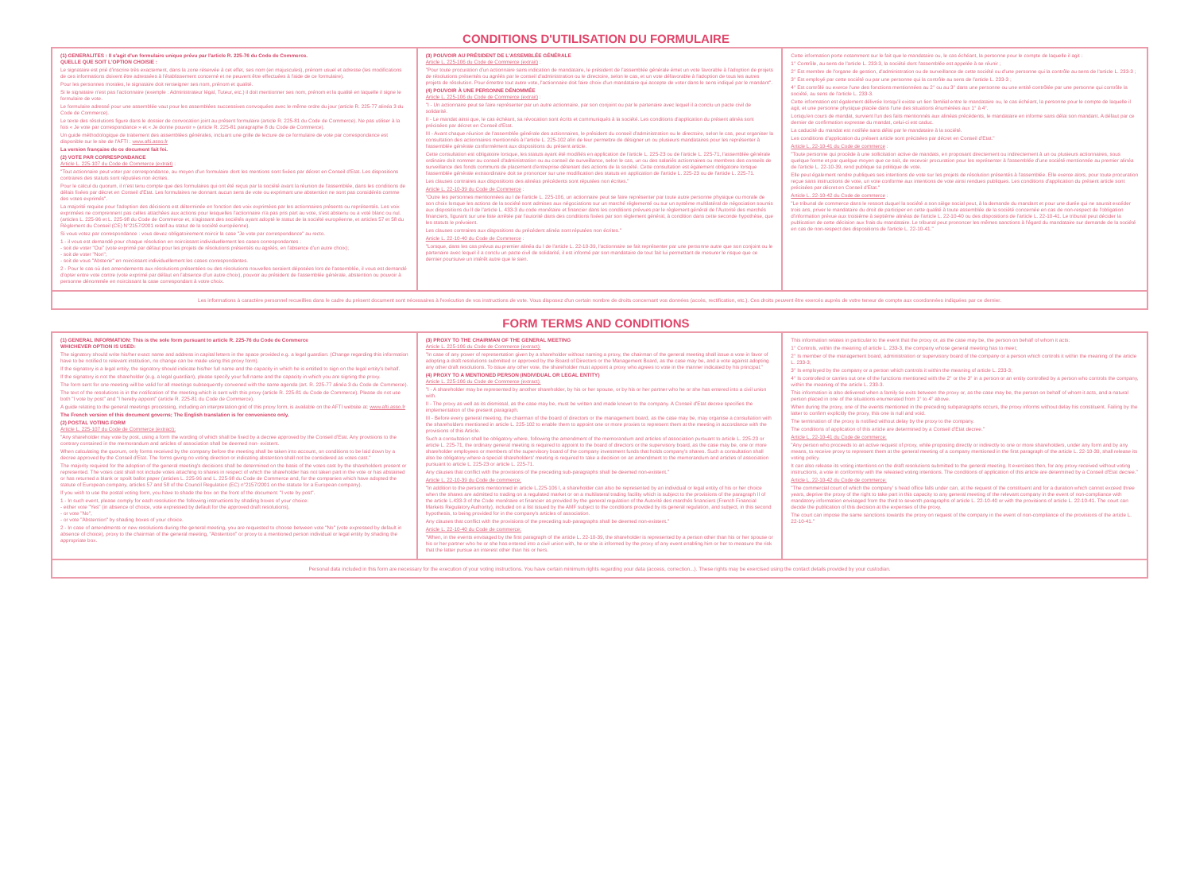CONDITIONS D'UTILISATION DU FORMULAIRE
(1) GENERALITES : Il s'agit d'un formulaire unique prévu par l'article R. 225-76 du Code de Commerce.
QUELLE QUE SOIT L'OPTION CHOISIE :
Le signataire est prié d'inscrire très exactement, dans la zone réservée à cet effet, ses nom (en majuscules), prénom usuel et adresse (les modifications de ces informations doivent être adressées à l'établissement concerné et ne peuvent être effectuées à l'aide de ce formulaire).
Pour les personnes morales, le signataire doit renseigner ses nom, prénom et qualité.
Si le signataire n'est pas l'actionnaire (exemple : Administrateur légal, Tuteur, etc.) il doit mentionner ses nom, prénom et la qualité en laquelle il signe le formulaire de vote.
Le formulaire adressé pour une assemblée vaut pour les assemblées successives convoquées avec le même ordre du jour (article R. 225-77 alinéa 3 du Code de Commerce).
Le texte des résolutions figure dans le dossier de convocation joint au présent formulaire (article R. 225-81 du Code de Commerce). Ne pas utiliser à la fois « Je vote par correspondance » et « Je donne pouvoir » (article R. 225-81 paragraphe 8 du Code de Commerce).
Un guide méthodologique de traitement des assemblées générales, incluant une grille de lecture de ce formulaire de vote par correspondance est disponible sur le site de l'AFTI : www.afti.asso.fr
La version française de ce document fait foi.
(2) VOTE PAR CORRESPONDANCE
Article L. 225-107 du Code de Commerce (extrait) :
"Tout actionnaire peut voter par correspondance, au moyen d'un formulaire dont les mentions sont fixées par décret en Conseil d'Etat. Les dispositions contraires des statuts sont réputées non écrites.
Pour le calcul du quorum, il n'est tenu compte que des formulaires qui ont été reçus par la société avant la réunion de l'assemblée, dans les conditions de délais fixées par décret en Conseil d'Etat. Les formulaires ne donnant aucun sens de vote ou exprimant une abstention ne sont pas considérés comme des votes exprimés".
La majorité requise pour l'adoption des décisions est déterminée en fonction des voix exprimées par les actionnaires présents ou représentés. Les voix exprimées ne comprennent pas celles attachées aux actions pour lesquelles l'actionnaire n'a pas pris part au vote, s'est abstenu ou a voté blanc ou nul. (articles L. 225-96 et L. 225-98 du Code de Commerce et, s'agissant des sociétés ayant adopté le statut de la société européenne, et articles 57 et 58 du Règlement du Conseil (CE) N°2157/2001 relatif au statut de la société européenne).
Si vous votez par correspondance : vous devez obligatoirement noircir la case "Je vote par correspondance" au recto.
1 - il vous est demandé pour chaque résolution en noircissant individuellement les cases correspondantes :
- soit de voter "Oui" (vote exprimé par défaut pour les projets de résolutions présentés ou agréés, en l'absence d'un autre choix);
- soit de voter "Non";
- soit de vous "Abstenir" en noircissant individuellement les cases correspondantes.
2 - Pour le cas où des amendements aux résolutions présentées ou des résolutions nouvelles seraient déposées lors de l'assemblée, il vous est demandé d'opter entre vote contre (vote exprimé par défaut en l'absence d'un autre choix), pouvoir au président de l'assemblée générale, abstention ou pouvoir à personne dénommée en noircissant la case correspondant à votre choix.
(3) POUVOIR AU PRÉSIDENT DE L'ASSEMBLÉE GÉNÉRALE
Article L. 225-106 du Code de Commerce (extrait) :
"Pour toute procuration d'un actionnaire sans indication de mandataire, le président de l'assemblée générale émet un vote favorable à l'adoption de projets de résolutions présentés ou agréés par le conseil d'administration ou le directoire, selon le cas, et un vote défavorable à l'adoption de tous les autres projets de résolution. Pour émettre tout autre vote, l'actionnaire doit faire choix d'un mandataire qui accepte de voter dans le sens indiqué par le mandant".
(4) POUVOIR À UNE PERSONNE DÉNOMMÉE
Article L. 225-106 du Code de Commerce (extrait) :
"I - Un actionnaire peut se faire représenter par un autre actionnaire, par son conjoint ou par le partenaire avec lequel il a conclu un pacte civil de solidarité.
II - Le mandat ainsi que, le cas échéant, sa révocation sont écrits et communiqués à la société. Les conditions d'application du présent alinéa sont précisées par décret en Conseil d'Etat.
III - Avant chaque réunion de l'assemblée générale des actionnaires, le président du conseil d'administration ou le directoire, selon le cas, peut organiser la consultation des actionnaires mentionnés à l'article L. 225-102 afin de leur permettre de désigner un ou plusieurs mandataires pour les représenter à l'assemblée générale conformément aux dispositions du présent article.
Cette consultation est obligatoire lorsque, les statuts ayant été modifiés en application de l'article L. 225-23 ou de l'article L. 225-71, l'assemblée générale ordinaire doit nommer au conseil d'administration ou au conseil de surveillance, selon le cas, un ou des salariés actionnaires ou membres des conseils de surveillance des fonds communs de placement d'entreprise détenant des actions de la société. Cette consultation est également obligatoire lorsque l'assemblée générale extraordinaire doit se prononcer sur une modification des statuts en application de l'article L. 225-23 ou de l'article L. 225-71.
Les clauses contraires aux dispositions des alinéas précédents sont réputées non écrites."
Article L. 22-10-39 du Code de Commerce :
"Outre les personnes mentionnées au I de l'article L. 225-106, un actionnaire peut se faire représenter par toute autre personne physique ou morale de son choix lorsque les actions de la société sont admises aux négociations sur un marché réglementé ou sur un système multilatéral de négociation soumis aux dispositions du II de l'article L. 433-3 du code monétaire et financier dans les conditions prévues par le règlement général de l'Autorité des marchés financiers, figurant sur une liste arrêtée par l'autorité dans des conditions fixées par son règlement général, à condition dans cette seconde hypothèse, que les statuts le prévoient.
Les clauses contraires aux dispositions du précédent alinéa sont réputées non écrites."
Article L. 22-10-40 du Code de Commerce :
"Lorsque, dans les cas prévus au premier alinéa du I de l'article L. 22-10-39, l'actionnaire se fait représenter par une personne autre que son conjoint ou le partenaire avec lequel il a conclu un pacte civil de solidarité, il est informé par son mandataire de tout fait lui permettant de mesurer le risque que ce dernier poursuive un intérêt autre que le sien.
Cette information porte notamment sur le fait que le mandataire ou, le cas échéant, la personne pour le compte de laquelle il agit :
1° Contrôle, au sens de l'article L. 233-3, la société dont l'assemblée est appelée à se réunir ;
2° Est membre de l'organe de gestion, d'administration ou de surveillance de cette société ou d'une personne qui la contrôle au sens de l'article L. 233-3 ;
3° Est employé par cette société ou par une personne qui la contrôle au sens de l'article L. 233-3 ;
4° Est contrôlé ou exerce l'une des fonctions mentionnées au 2° ou au 3° dans une personne ou une entité contrôlée par une personne qui contrôle la société, au sens de l'article L. 233-3.
Cette information est également délivrée lorsqu'il existe un lien familial entre le mandataire ou, le cas échéant, la personne pour le compte de laquelle il agit, et une personne physique placée dans l'une des situations énumérées aux 1° à 4°.
Lorsqu'en cours de mandat, survient l'un des faits mentionnés aux alinéas précédents, le mandataire en informe sans délai son mandant. A défaut par ce dernier de confirmation expresse du mandat, celui-ci est caduc.
La caducité du mandat est notifiée sans délai par le mandataire à la société.
Les conditions d'application du présent article sont précisées par décret en Conseil d'Etat."
Article L. 22-10-41 du Code de commerce :
"Toute personne qui procède à une sollicitation active de mandats, en proposant directement ou indirectement à un ou plusieurs actionnaires, sous quelque forme et par quelque moyen que ce soit, de recevoir procuration pour les représenter à l'assemblée d'une société mentionnée au premier alinéa de l'article L. 22-10-39, rend publique sa politique de vote.
Elle peut également rendre publiques ses intentions de vote sur les projets de résolution présentés à l'assemblée. Elle exerce alors, pour toute procuration reçue sans instructions de vote, un vote conforme aux intentions de vote ainsi rendues publiques. Les conditions d'application du présent article sont précisées par décret en Conseil d'Etat."
Article L. 22-10-42 du Code de commerce :
"Le tribunal de commerce dans le ressort duquel la société a son siège social peut, à la demande du mandant et pour une durée qui ne saurait excéder trois ans, priver le mandataire du droit de participer en cette qualité à toute assemblée de la société concernée en cas de non-respect de l'obligation d'information prévue aux troisième à septième alinéas de l'article L. 22-10-40 ou des dispositions de l'article L. 22-10-41. Le tribunal peut décider la publication de cette décision aux frais du mandataire. Le tribunal peut prononcer les mêmes sanctions à l'égard du mandataire sur demande de la société en cas de non-respect des dispositions de l'article L. 22-10-41."
Les informations à caractère personnel recueillies dans le cadre du présent document sont nécessaires à l'exécution de vos instructions de vote. Vous disposez d'un certain nombre de droits concernant vos données (accès, rectification, etc.). Ces droits peuvent être exercés auprès de votre teneur de compte aux coordonnées indiquées par ce dernier.
FORM TERMS AND CONDITIONS
(1) GENERAL INFORMATION: This is the sole form pursuant to article R. 225-76 du Code de Commerce
WHICHEVER OPTION IS USED:
The signatory should write his/her exact name and address in capital letters in the space provided e.g. a legal guardian: (Change regarding this information have to be notified to relevant institution, no change can be made using this proxy form).
If the signatory is a legal entity, the signatory should indicate his/her full name and the capacity in which he is entitled to sign on the legal entity's behalf.
If the signatory is not the shareholder (e.g. a legal guardian), please specify your full name and the capacity in which you are signing the proxy.
The form sent for one meeting will be valid for all meetings subsequently convened with the same agenda (art. R. 225-77 alinéa 3 du Code de Commerce).
The text of the resolutions is in the notification of the meeting which is sent with this proxy (article R. 225-81 du Code de Commerce). Please do not use both "I vote by post" and "I hereby appoint" (article R. 225-81 du Code de Commerce).
A guide relating to the general meetings processing, including an interpretation grid of this proxy form, is available on the AFTI website at: www.afti.asso.fr
The French version of this document governs; The English translation is for convenience only.
(2) POSTAL VOTING FORM
Article L. 225-107 du Code de Commerce (extract):
"Any shareholder may vote by post, using a form the wording of which shall be fixed by a decree approved by the Conseil d'Etat. Any provisions to the contrary contained in the memorandum and articles of association shall be deemed non- existent.
When calculating the quorum, only forms received by the company before the meeting shall be taken into account, on conditions to be laid down by a decree approved by the Conseil d'Etat. The forms giving no voting direction or indicating abstention shall not be considered as votes cast."
The majority required for the adoption of the general meeting's decisions shall be determined on the basis of the votes cast by the shareholders present or represented. The votes cast shall not include votes attaching to shares in respect of which the shareholder has not taken part in the vote or has abstained or has returned a blank or spoilt ballot paper (articles L. 225-96 and L. 225-98 du Code de Commerce and, for the companies which have adopted the statute of European company, articles 57 and 58 of the Council Regulation (EC) n°2157/2001 on the statute for a European company).
If you wish to use the postal voting form, you have to shade the box on the front of the document: "I vote by post".
1 - In such event, please comply for each resolution the following instructions by shading boxes of your choice:
- either vote "Yes" (in absence of choice, vote expressed by default for the approved draft resolutions),
- or vote "No",
- or vote "Abstention" by shading boxes of your choice.
2 - In case of amendments or new resolutions during the general meeting, you are requested to choose between vote "No" (vote expressed by default in absence of choice), proxy to the chairman of the general meeting, "Abstention" or proxy to a mentioned person individual or legal entity by shading the appropriate box.
(3) PROXY TO THE CHAIRMAN OF THE GENERAL MEETING
Article L. 225-106 du Code de Commerce (extract):
"In case of any power of representation given by a shareholder without naming a proxy, the chairman of the general meeting shall issue a vote in favor of adopting a draft resolutions submitted or approved by the Board of Directors or the Management Board, as the case may be, and a vote against adopting any other draft resolutions. To issue any other vote, the shareholder must appoint a proxy who agrees to vote in the manner indicated by his principal."
(4) PROXY TO A MENTIONED PERSON (INDIVIDUAL OR LEGAL ENTITY)
Article L. 225-106 du Code de Commerce (extract):
"I - A shareholder may be represented by another shareholder, by his or her spouse, or by his or her partner who he or she has entered into a civil union with.
II - The proxy as well as its dismissal, as the case may be, must be written and made known to the company. A Conseil d'Etat decree specifies the implementation of the present paragraph.
III - Before every general meeting, the chairman of the board of directors or the management board, as the case may be, may organise a consultation with the shareholders mentioned in article L. 225-102 to enable them to appoint one or more proxies to represent them at the meeting in accordance with the provisions of this Article.
Such a consultation shall be obligatory where, following the amendment of the memorandum and articles of association pursuant to article L. 225-23 or article L. 225-71, the ordinary general meeting is required to appoint to the board of directors or the supervisory board, as the case may be, one or more shareholder employees or members of the supervisory board of the company investment funds that holds company's shares. Such a consultation shall also be obligatory where a special shareholders' meeting is required to take a decision on an amendment to the memorandum and articles of association pursuant to article L. 225-23 or article L. 225-71.
Any clauses that conflict with the provisions of the preceding sub-paragraphs shall be deemed non-existent."
Article L. 22-10-39 du Code de commerce:
"In addition to the persons mentionned in article L.225-106 I, a shareholder can also be represented by an individual or legal entity of his or her choice when the shares are admitted to trading on a regulated market or on a multilateral trading facility which is subject to the provisions of the paragraph II of the article L.433-3 of the Code monétaire et financier as provided by the general regulation of the Autorité des marchés financiers (French Financial Markets Regulatory Authority), included on a list issued by the AMF subject to the conditions provided by its general regulation, and subject, in this second hypothesis, to being provided for in the company's articles of association.
Any clauses that conflict with the provisions of the preceding sub-paragraphs shall be deemed non-existent."
Article L. 22-10-40 du Code de commerce:
"When, in the events envisaged by the first paragraph of the article L. 22-10-39, the shareholder is represented by a person other than his or her spouse or his or her partner who he or she has entered into a civil union with, he or she is informed by the proxy of any event enabling him or her to measure the risk that the latter pursue an interest other than his or hers.
This information relates in particular to the event that the proxy or, as the case may be, the person on behalf of whom it acts:
1° Controls, within the meaning of article L. 233-3, the company whose general meeting has to meet;
2° Is member of the management board, administration or supervisory board of the company or a person which controls it within the meaning of the article L. 233-3;
3° Is employed by the company or a person which controls it within the meaning of article L. 233-3;
4° Is controlled or carries out one of the functions mentioned with the 2° or the 3° in a person or an entity controlled by a person who controls the company, within the meaning of the article L. 233-3.
This information is also delivered when a family tie exits between the proxy or, as the case may be, the person on behalf of whom it acts, and a natural person placed in one of the situations enumerated from 1° to 4° above.
When during the proxy, one of the events mentioned in the preceding subparagraphs occurs, the proxy informs without delay his constituent. Failing by the latter to confirm explicitly the proxy, this one is null and void.
The termination of the proxy is notified without delay by the proxy to the company.
The conditions of application of this article are determined by a Conseil d'Etat decree."
Article L. 22-10-41 du Code de commerce:
"Any person who proceeds to an active request of proxy, while proposing directly or indirectly to one or more shareholders, under any form and by any means, to receive proxy to represent them at the general meeting of a company mentioned in the first paragraph of the article L. 22-10-39, shall release its voting policy.
It can also release its voting intentions on the draft resolutions submitted to the general meeting. It exercises then, for any proxy received without voting instructions, a vote in conformity with the released voting intentions. The conditions of application of this article are determined by a Conseil d'Etat decree."
Article L. 22-10-42 du Code de commerce:
"The commercial court of which the company' s head office falls under can, at the request of the constituent and for a duration which cannot exceed three years, deprive the proxy of the right to take part in this capacity to any general meeting of the relevant company in the event of non-compliance with mandatory information envisaged from the third to seventh paragraphs of article L. 22-10-40 or with the provisions of article L. 22-10-41. The court can decide the publication of this decision at the expenses of the proxy.
The court can impose the same sanctions towards the proxy on request of the company in the event of non-compliance of the provisions of the article L. 22-10-41."
Personal data included in this form are necessary for the execution of your voting instructions. You have certain minimum rights regarding your data (access, correction...). These rights may be exercised using the contact details provided by your custodian.